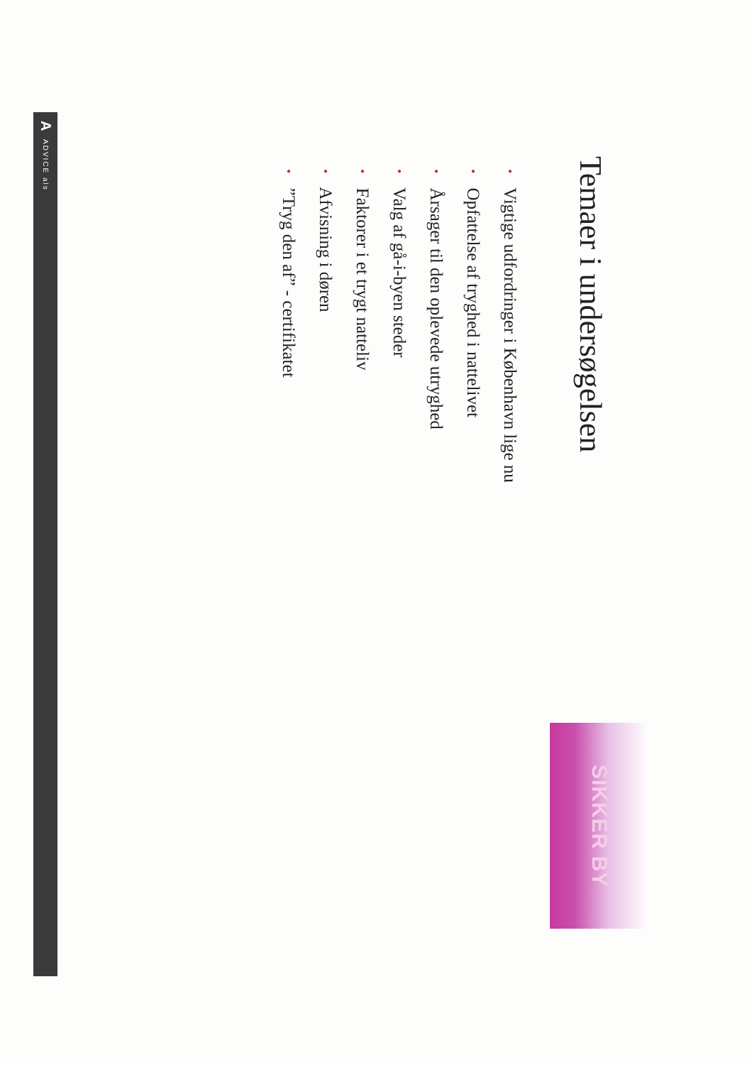Temaer i undersøgelsen
SIKKER BY
• Vigtige udfordringer i København lige nu
• Opfattelse af tryghed i nattelivet
• Årsager til den oplevede utryghed
• Valg af gå-i-byen steder
• Faktorer i et trygt natteliv
• Afvisning i døren
• ”Tryg den af” - certifikatet
A ADVICE als